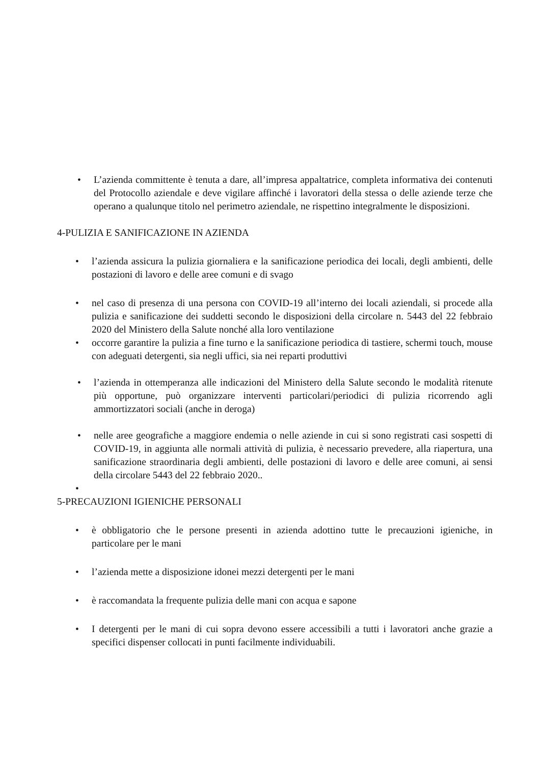• L’azienda committente è tenuta a dare, all’impresa appaltatrice, completa informativa dei contenuti del Protocollo aziendale e deve vigilare affinché i lavoratori della stessa o delle aziende terze che operano a qualunque titolo nel perimetro aziendale, ne rispettino integralmente le disposizioni.
4-PULIZIA E SANIFICAZIONE IN AZIENDA
• l’azienda assicura la pulizia giornaliera e la sanificazione periodica dei locali, degli ambienti, delle postazioni di lavoro e delle aree comuni e di svago
• nel caso di presenza di una persona con COVID-19 all’interno dei locali aziendali, si procede alla pulizia e sanificazione dei suddetti secondo le disposizioni della circolare n. 5443 del 22 febbraio 2020 del Ministero della Salute nonché alla loro ventilazione
• occorre garantire la pulizia a fine turno e la sanificazione periodica di tastiere, schermi touch, mouse con adeguati detergenti, sia negli uffici, sia nei reparti produttivi
• l’azienda in ottemperanza alle indicazioni del Ministero della Salute secondo le modalità ritenute più opportune, può organizzare interventi particolari/periodici di pulizia ricorrendo agli ammortizzatori sociali (anche in deroga)
• nelle aree geografiche a maggiore endemia o nelle aziende in cui si sono registrati casi sospetti di COVID-19, in aggiunta alle normali attività di pulizia, è necessario prevedere, alla riapertura, una sanificazione straordinaria degli ambienti, delle postazioni di lavoro e delle aree comuni, ai sensi della circolare 5443 del 22 febbraio 2020..
•
5-PRECAUZIONI IGIENICHE PERSONALI
• è obbligatorio che le persone presenti in azienda adottino tutte le precauzioni igieniche, in particolare per le mani
• l’azienda mette a disposizione idonei mezzi detergenti per le mani
• è raccomandata la frequente pulizia delle mani con acqua e sapone
• I detergenti per le mani di cui sopra devono essere accessibili a tutti i lavoratori anche grazie a specifici dispenser collocati in punti facilmente individuabili.